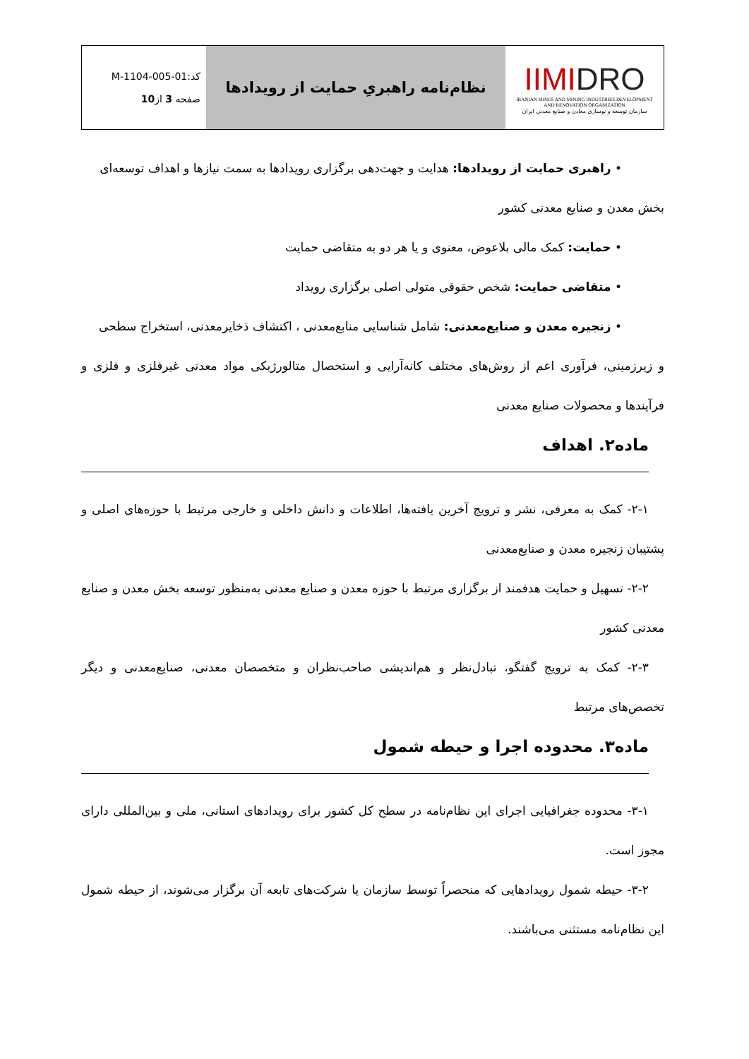| IIMI DRO IRANIAN MINES AND MINING INDUSTRIES DEVELOPMENT AND RENOVATION ORGANIZATION سازمان توسعه و نوسازی معادن و صنایع معدنی ایران | نظام‌نامه راهبریِ حمایت از رویدادها | کد:M-1104-005-01 صفحه 3 از 10 |
• راهبری حمایت از رویدادها: هدایت و جهت‌دهی برگزاری رویدادها به سمت نیازها و اهداف توسعه‌ای
بخش معدن و صنایع معدنی کشور
• حمایت: کمک مالی بلاعوض، معنوی و یا هر دو به متقاضی حمایت
• متقاضی حمایت: شخص حقوقی متولی اصلی برگزاری رویداد
• زنجیره معدن و صنایع‌معدنی: شامل شناسایی منابع‌معدنی ، اکتشاف ذخایرمعدنی، استخراج سطحی
و زیرزمینی، فرآوری اعم از روش‌های مختلف کانه‌آرایی و استحصال متالورژیکی مواد معدنی غیرفلزی و فلزی و فرآیندها و محصولات صنایع معدنی
ماده۲. اهداف
۲-۱- کمک به معرفی، نشر و ترویج آخرین یافته‌ها، اطلاعات و دانش داخلی و خارجی مرتبط با حوزه‌های اصلی و پشتیبان زنجیره معدن و صنایع‌معدنی
۲-۲- تسهیل و حمایت هدفمند از برگزاری مرتبط با حوزه معدن و صنایع معدنی به‌منظور توسعه بخش معدن و صنایع معدنی کشور
۲-۳- کمک به ترویج گفتگو، تبادل‌نظر و هم‌اندیشی صاحب‌نظران و متخصصان معدنی، صنایع‌معدنی و دیگر تخصص‌های مرتبط
ماده۳. محدوده اجرا و حیطه شمول
۳-۱- محدوده جغرافیایی اجرای این نظام‌نامه در سطح کل کشور برای رویدادهای استانی، ملی و بین‌المللی دارای مجوز است.
۳-۲- حیطه شمول رویدادهایی که منحصراً توسط سازمان یا شرکت‌های تابعه آن برگزار می‌شوند، از حیطه شمول این نظام‌نامه مستثنی می‌باشند.